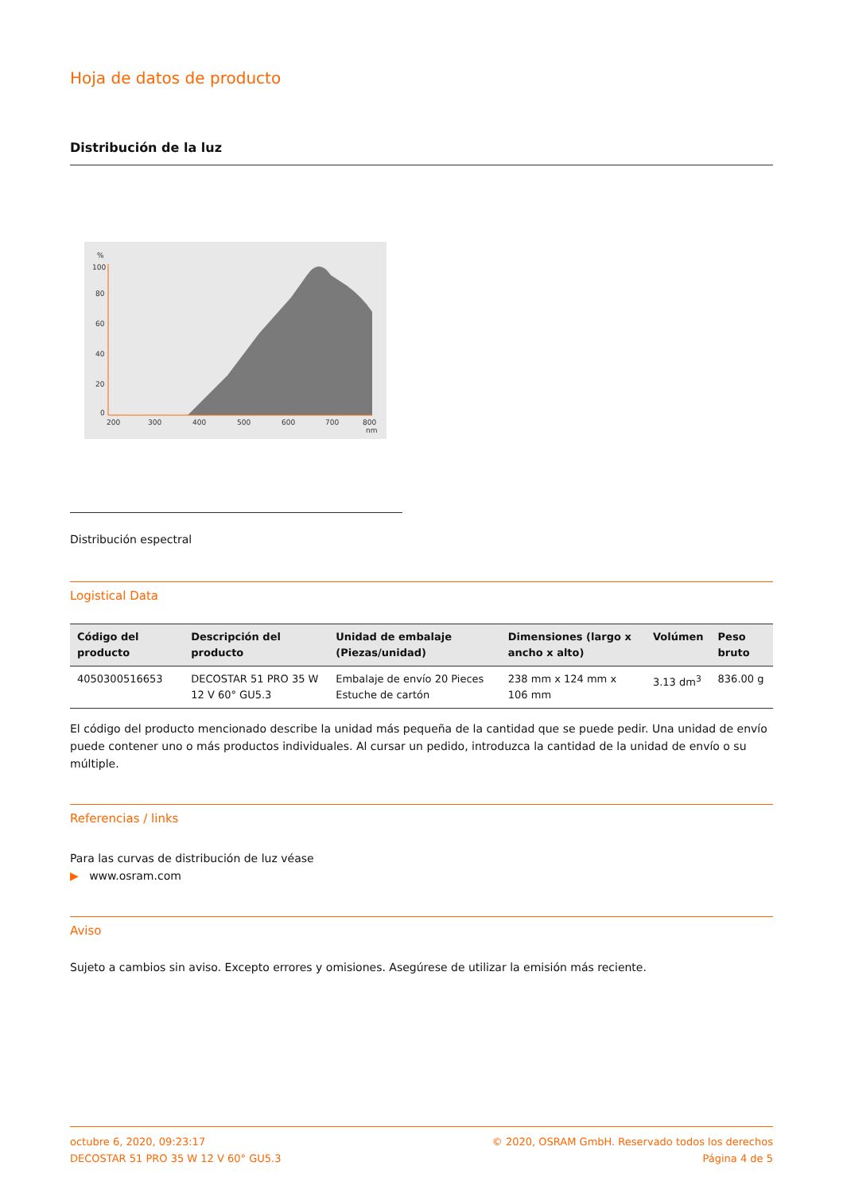Hoja de datos de producto
Distribución de la luz
%
100
80
60
40
20
0
200
300
400
500
600
700
800
nm
Distribución espectral
Logistical Data
| Código del producto | Descripción del producto | Unidad de embalaje (Piezas/unidad) | Dimensiones (largo x ancho x alto) | Volúmen | Peso bruto |
| --- | --- | --- | --- | --- | --- |
| 4050300516653 | DECOSTAR 51 PRO 35 W 12 V 60° GU5.3 | Embalaje de envío 20 Pieces Estuche de cartón | 238 mm x 124 mm x 106 mm | 3.13 dm<sup>3</sup> | 836.00 g |
El código del producto mencionado describe la unidad más pequeña de la cantidad que se puede pedir. Una unidad de envío puede contener uno o más productos individuales. Al cursar un pedido, introduzca la cantidad de la unidad de envío o su múltiple.
Referencias / links
Para las curvas de distribución de luz véase
▶ www.osram.com
Aviso
Sujeto a cambios sin aviso. Excepto errores y omisiones. Asegúrese de utilizar la emisión más reciente.
octubre 6, 2020, 09:23:17
DECOSTAR 51 PRO 35 W 12 V 60° GU5.3
© 2020, OSRAM GmbH. Reservado todos los derechos
Página 4 de 5